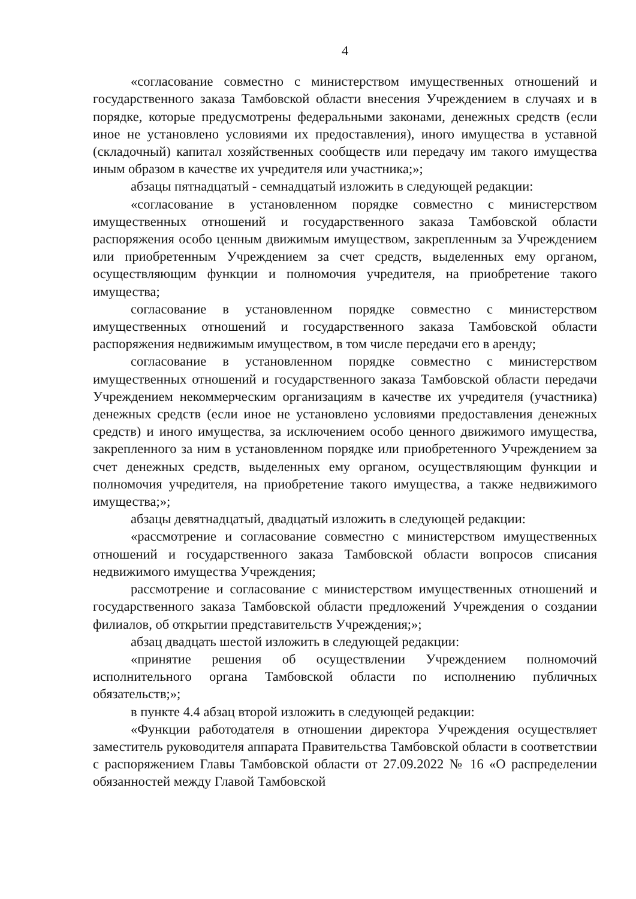4
«согласование совместно с министерством имущественных отношений и государственного заказа Тамбовской области внесения Учреждением в случаях и в порядке, которые предусмотрены федеральными законами, денежных средств (если иное не установлено условиями их предоставления), иного имущества в уставной (складочный) капитал хозяйственных сообществ или передачу им такого имущества иным образом в качестве их учредителя или участника;»;
абзацы пятнадцатый - семнадцатый изложить в следующей редакции:
«согласование в установленном порядке совместно с министерством имущественных отношений и государственного заказа Тамбовской области распоряжения особо ценным движимым имуществом, закрепленным за Учреждением или приобретенным Учреждением за счет средств, выделенных ему органом, осуществляющим функции и полномочия учредителя, на приобретение такого имущества;
согласование в установленном порядке совместно с министерством имущественных отношений и государственного заказа Тамбовской области распоряжения недвижимым имуществом, в том числе передачи его в аренду;
согласование в установленном порядке совместно с министерством имущественных отношений и государственного заказа Тамбовской области передачи Учреждением некоммерческим организациям в качестве их учредителя (участника) денежных средств (если иное не установлено условиями предоставления денежных средств) и иного имущества, за исключением особо ценного движимого имущества, закрепленного за ним в установленном порядке или приобретенного Учреждением за счет денежных средств, выделенных ему органом, осуществляющим функции и полномочия учредителя, на приобретение такого имущества, а также недвижимого имущества;»;
абзацы девятнадцатый, двадцатый изложить в следующей редакции:
«рассмотрение и согласование совместно с министерством имущественных отношений и государственного заказа Тамбовской области вопросов списания недвижимого имущества Учреждения;
рассмотрение и согласование с министерством имущественных отношений и государственного заказа Тамбовской области предложений Учреждения о создании филиалов, об открытии представительств Учреждения;»;
абзац двадцать шестой изложить в следующей редакции:
«принятие решения об осуществлении Учреждением полномочий исполнительного органа Тамбовской области по исполнению публичных обязательств;»;
в пункте 4.4 абзац второй изложить в следующей редакции:
«Функции работодателя в отношении директора Учреждения осуществляет заместитель руководителя аппарата Правительства Тамбовской области в соответствии с распоряжением Главы Тамбовской области от 27.09.2022 № 16 «О распределении обязанностей между Главой Тамбовской